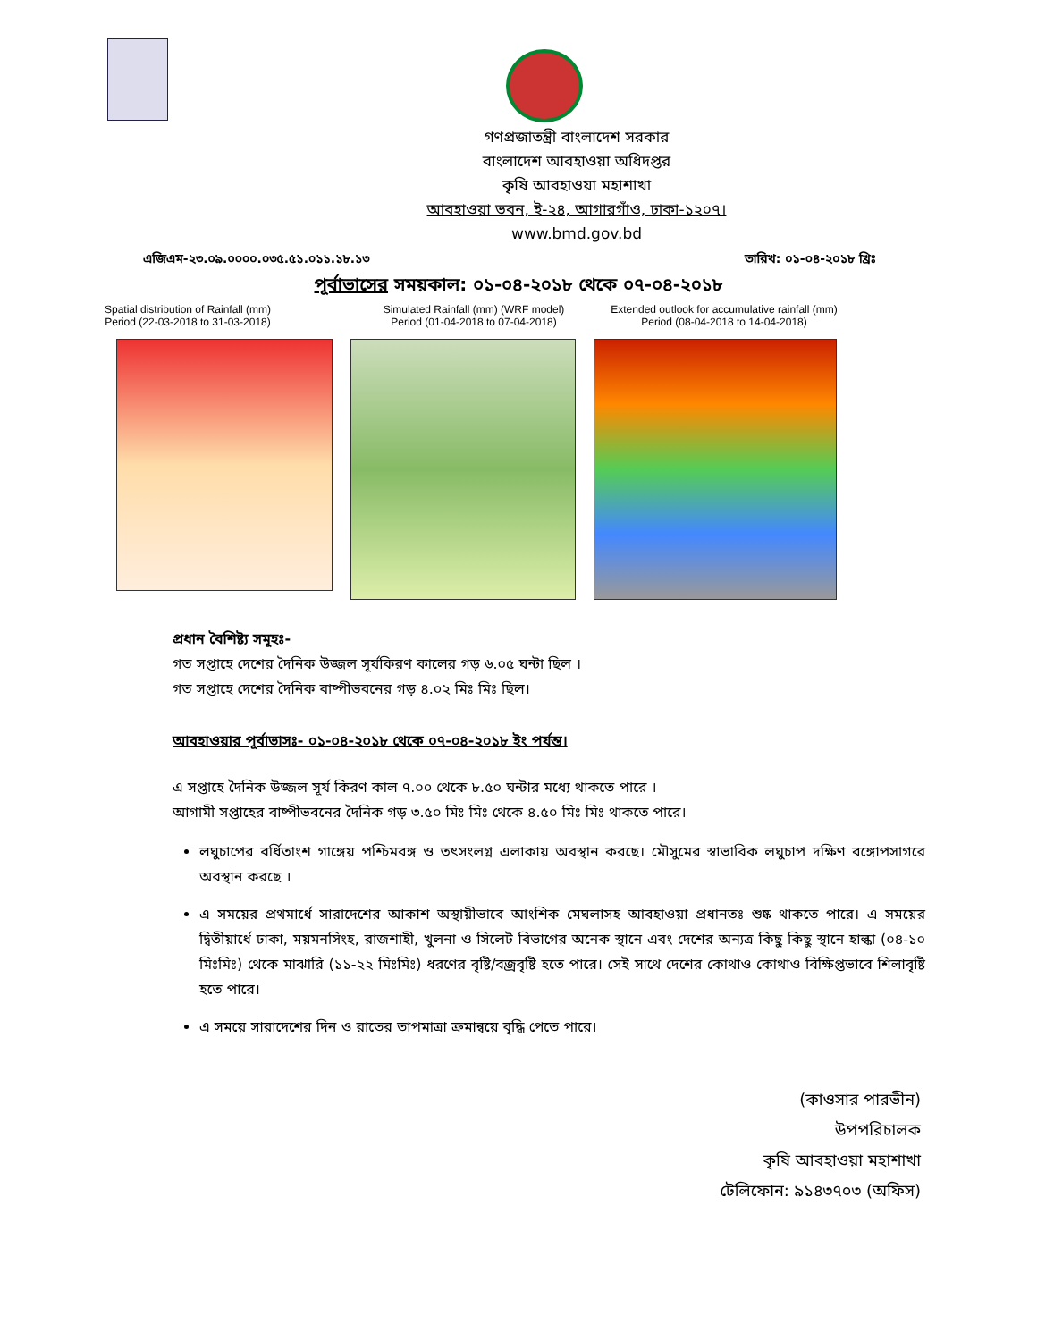গণপ্রজাতন্ত্রী বাংলাদেশ সরকার
বাংলাদেশ আবহাওয়া অধিদপ্তর
কৃষি আবহাওয়া মহাশাখা
আবহাওয়া ভবন, ই-২৪, আগারগাঁও, ঢাকা-১২০৭।
www.bmd.gov.bd
এজিএম-২৩.০৯.০০০০.০৩৫.৫১.০১১.১৮.১৩ তারিখ: ০১-০৪-২০১৮ খ্রিঃ
পূর্বাভাসের সময়কাল: ০১-০৪-২০১৮ থেকে ০৭-০৪-২০১৮
Spatial distribution of Rainfall (mm)
Period (22-03-2018 to 31-03-2018)
Simulated Rainfall (mm) (WRF model)
Period (01-04-2018 to 07-04-2018)
Extended outlook for accumulative rainfall (mm)
Period (08-04-2018 to 14-04-2018)
প্রধান বৈশিষ্ট্য সমূহঃ-
গত সপ্তাহে দেশের দৈনিক উজ্জল সূর্যকিরণ কালের গড় ৬.০৫ ঘন্টা ছিল ।
গত সপ্তাহে দেশের দৈনিক বাষ্পীভবনের গড় ৪.০২ মিঃ মিঃ ছিল।
আবহাওয়ার পূর্বাভাসঃ- ০১-০৪-২০১৮ থেকে ০৭-০৪-২০১৮ ইং পর্যন্ত।
এ সপ্তাহে দৈনিক উজ্জল সূর্য কিরণ কাল ৭.০০ থেকে ৮.৫০ ঘন্টার মধ্যে থাকতে পারে ।
আগামী সপ্তাহের বাষ্পীভবনের দৈনিক গড় ৩.৫০ মিঃ মিঃ থেকে ৪.৫০ মিঃ মিঃ থাকতে পারে।
লঘুচাপের বর্ধিতাংশ গাঙ্গেয় পশ্চিমবঙ্গ ও তৎসংলগ্ন এলাকায় অবস্থান করছে। মৌসুমের স্বাভাবিক লঘুচাপ দক্ষিণ বঙ্গোপসাগরে অবস্থান করছে ।
এ সময়ের প্রথমার্ধে সারাদেশের আকাশ অস্থায়ীভাবে আংশিক মেঘলাসহ আবহাওয়া প্রধানতঃ শুষ্ক থাকতে পারে। এ সময়ের দ্বিতীয়ার্ধে ঢাকা, ময়মনসিংহ, রাজশাহী, খুলনা ও সিলেট বিভাগের অনেক স্থানে এবং দেশের অন্যত্র কিছু কিছু স্থানে হাল্কা (০৪-১০ মিঃমিঃ) থেকে মাঝারি (১১-২২ মিঃমিঃ) ধরণের বৃষ্টি/বজ্রবৃষ্টি হতে পারে। সেই সাথে দেশের কোথাও কোথাও বিক্ষিপ্তভাবে শিলাবৃষ্টি হতে পারে।
এ সময়ে সারাদেশের দিন ও রাতের তাপমাত্রা ক্রমান্বয়ে বৃদ্ধি পেতে পারে।
(কাওসার পারভীন)
উপপরিচালক
কৃষি আবহাওয়া মহাশাখা
টেলিফোন: ৯১৪৩৭০৩ (অফিস)